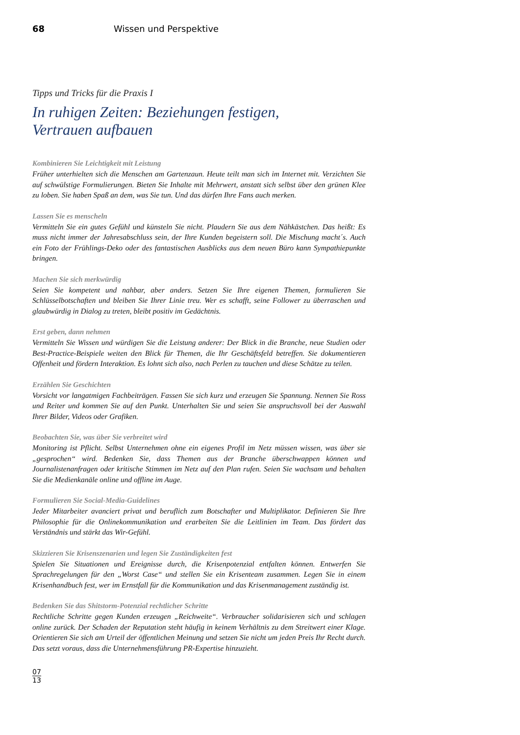68 Wissen und Perspektive
Tipps und Tricks für die Praxis I
In ruhigen Zeiten: Beziehungen festigen,
Vertrauen aufbauen
Kombinieren Sie Leichtigkeit mit Leistung
Früher unterhielten sich die Menschen am Gartenzaun. Heute teilt man sich im Internet mit. Verzichten Sie auf schwülstige Formulierungen. Bieten Sie Inhalte mit Mehrwert, anstatt sich selbst über den grünen Klee zu loben. Sie haben Spaß an dem, was Sie tun. Und das dürfen Ihre Fans auch merken.
Lassen Sie es menscheln
Vermitteln Sie ein gutes Gefühl und künsteln Sie nicht. Plaudern Sie aus dem Nähkästchen. Das heißt: Es muss nicht immer der Jahresabschluss sein, der Ihre Kunden begeistern soll. Die Mischung macht´s. Auch ein Foto der Frühlings-Deko oder des fantastischen Ausblicks aus dem neuen Büro kann Sympathiepunkte bringen.
Machen Sie sich merkwürdig
Seien Sie kompetent und nahbar, aber anders. Setzen Sie Ihre eigenen Themen, formulieren Sie Schlüsselbotschaften und bleiben Sie Ihrer Linie treu. Wer es schafft, seine Follower zu überraschen und glaubwürdig in Dialog zu treten, bleibt positiv im Gedächtnis.
Erst geben, dann nehmen
Vermitteln Sie Wissen und würdigen Sie die Leistung anderer: Der Blick in die Branche, neue Studien oder Best-Practice-Beispiele weiten den Blick für Themen, die Ihr Geschäftsfeld betreffen. Sie dokumentieren Offenheit und fördern Interaktion. Es lohnt sich also, nach Perlen zu tauchen und diese Schätze zu teilen.
Erzählen Sie Geschichten
Vorsicht vor langatmigen Fachbeiträgen. Fassen Sie sich kurz und erzeugen Sie Spannung. Nennen Sie Ross und Reiter und kommen Sie auf den Punkt. Unterhalten Sie und seien Sie anspruchsvoll bei der Auswahl Ihrer Bilder, Videos oder Grafiken.
Beobachten Sie, was über Sie verbreitet wird
Monitoring ist Pflicht. Selbst Unternehmen ohne ein eigenes Profil im Netz müssen wissen, was über sie „gesprochen“ wird. Bedenken Sie, dass Themen aus der Branche überschwappen können und Journalistenanfragen oder kritische Stimmen im Netz auf den Plan rufen. Seien Sie wachsam und behalten Sie die Medienkanäle online und offline im Auge.
Formulieren Sie Social-Media-Guidelines
Jeder Mitarbeiter avanciert privat und beruflich zum Botschafter und Multiplikator. Definieren Sie Ihre Philosophie für die Onlinekommunikation und erarbeiten Sie die Leitlinien im Team. Das fördert das Verständnis und stärkt das Wir-Gefühl.
Skizzieren Sie Krisenszenarien und legen Sie Zuständigkeiten fest
Spielen Sie Situationen und Ereignisse durch, die Krisenpotenzial entfalten können. Entwerfen Sie Sprachregelungen für den „Worst Case“ und stellen Sie ein Krisenteam zusammen. Legen Sie in einem Krisenhandbuch fest, wer im Ernstfall für die Kommunikation und das Krisenmanagement zuständig ist.
Bedenken Sie das Shitstorm-Potenzial rechtlicher Schritte
Rechtliche Schritte gegen Kunden erzeugen „Reichweite“. Verbraucher solidarisieren sich und schlagen online zurück. Der Schaden der Reputation steht häufig in keinem Verhältnis zu dem Streitwert einer Klage. Orientieren Sie sich am Urteil der öffentlichen Meinung und setzen Sie nicht um jeden Preis Ihr Recht durch. Das setzt voraus, dass die Unternehmensführung PR-Expertise hinzuzieht.
07
13